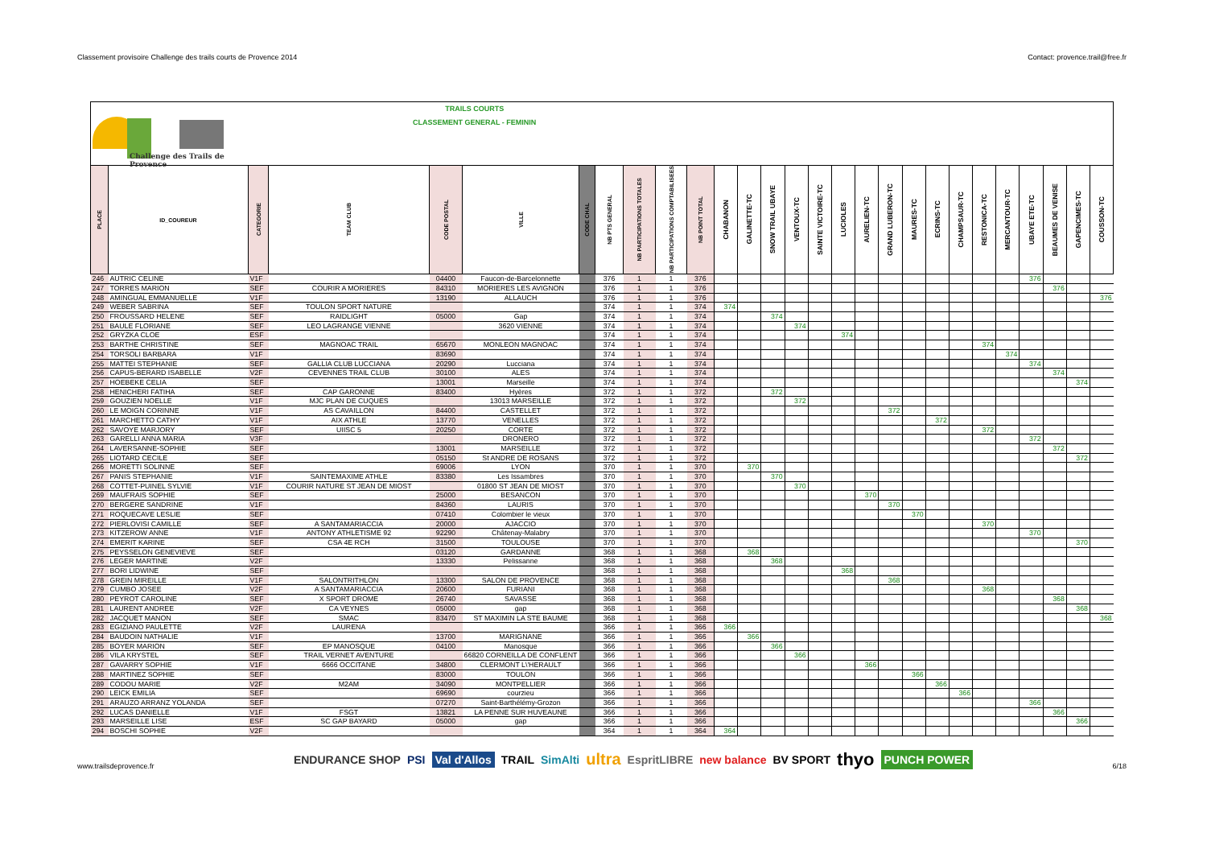Classement provisoire Challenge des trails courts de Provence 2014 Contact: provence.trail@free.fr
Challenge des Trails de Provence
TRAILS COURTS
CLASSEMENT GENERAL - FEMININ
| PLACE | ID_COUREUR | CATEGORIE | TEAM CLUB | CODE POSTAL | VILLE | CODE CHAL | NB PTS GENERAL | NB PARTICIPATIONS TOTALES | NB PARTICIPATIONS COMPTABILISEES | NB POINT TOTAL | CHABANON | GALINETTE-TC | SNOW TRAIL UBAYE | VENTOUX-TC | SAINTE VICTOIRE-TC | LUCIOLES | AURELIEN-TC | GRAND LUBERON-TC | MAURES-TC | ECRINS-TC | CHAMPSAUR-TC | RESTONICA-TC | MERCANTOUR-TC | UBAYE ETE-TC | BEAUMES DE VENISE | GAPENCIMES-TC | COUSSON-TC |
| --- | --- | --- | --- | --- | --- | --- | --- | --- | --- | --- | --- | --- | --- | --- | --- | --- | --- | --- | --- | --- | --- | --- | --- | --- | --- | --- | --- |
| 246 | AUTRIC CELINE | V1F | | 04400 | Faucon-de-Barcelonnette | | 376 | 1 | 1 | 376 | | | | | | | | | | | | | | 376 | | | |
| 247 | TORRES MARION | SEF | COURIR A MORIERES | 84310 | MORIERES LES AVIGNON | | 376 | 1 | 1 | 376 | | | | | | | | | | | | | | | 376 | | |
| 248 | AMINGUAL EMMANUELLE | V1F | | 13190 | ALLAUCH | | 376 | 1 | 1 | 376 | | | | | | | | | | | | | | | | | 376 |
| 249 | WEBER SABRINA | SEF | TOULON SPORT NATURE | | | | 374 | 1 | 1 | 374 | 374 | | | | | | | | | | | | | | | | |
| 250 | FROUSSARD HELENE | SEF | RAIDLIGHT | 05000 | Gap | | 374 | 1 | 1 | 374 | | | 374 | | | | | | | | | | | | | | |
| 251 | BAULE FLORIANE | SEF | LEO LAGRANGE VIENNE | | 3620 VIENNE | | 374 | 1 | 1 | 374 | | | | 374 | | | | | | | | | | | | | |
| 252 | GRYZKA CLOE | ESF | | | | | 374 | 1 | 1 | 374 | | | | | | 374 | | | | | | | | | | | |
| 253 | BARTHE CHRISTINE | SEF | MAGNOAC TRAIL | 65670 | MONLEON MAGNOAC | | 374 | 1 | 1 | 374 | | | | | | | | | | | | 374 | | | | | |
| 254 | TORSOLI BARBARA | V1F | | 83690 | | | 374 | 1 | 1 | 374 | | | | | | | | | | | | | 374 | | | | |
| 255 | MATTEI STEPHANIE | SEF | GALLIA CLUB LUCCIANA | 20290 | Lucciana | | 374 | 1 | 1 | 374 | | | | | | | | | | | | | | 374 | | | |
| 256 | CAPUS-BERARD ISABELLE | V2F | CEVENNES TRAIL CLUB | 30100 | ALES | | 374 | 1 | 1 | 374 | | | | | | | | | | | | | | | 374 | | |
| 257 | HOEBEKE CELIA | SEF | | 13001 | Marseille | | 374 | 1 | 1 | 374 | | | | | | | | | | | | | | | | 374 | |
| 258 | HENICHERI FATIHA | SEF | CAP GARONNE | 83400 | Hyères | | 372 | 1 | 1 | 372 | | | 372 | | | | | | | | | | | | | | |
| 259 | GOUZIEN NOELLE | V1F | MJC PLAN DE CUQUES | | 13013 MARSEILLE | | 372 | 1 | 1 | 372 | | | | 372 | | | | | | | | | | | | | |
| 260 | LE MOIGN CORINNE | V1F | AS CAVAILLON | 84400 | CASTELLET | | 372 | 1 | 1 | 372 | | | | | | | | 372 | | | | | | | | | |
| 261 | MARCHETTO CATHY | V1F | AIX ATHLE | 13770 | VENELLES | | 372 | 1 | 1 | 372 | | | | | | | | | | 372 | | | | | | | |
| 262 | SAVOYE MARJORY | SEF | UIISC 5 | 20250 | CORTE | | 372 | 1 | 1 | 372 | | | | | | | | | | | | 372 | | | | | |
| 263 | GARELLI ANNA MARIA | V3F | | | DRONERO | | 372 | 1 | 1 | 372 | | | | | | | | | | | | | | 372 | | | |
| 264 | LAVERSANNE-SOPHIE | SEF | | 13001 | MARSEILLE | | 372 | 1 | 1 | 372 | | | | | | | | | | | | | | | 372 | | |
| 265 | LIOTARD CECILE | SEF | | 05150 | St ANDRE DE ROSANS | | 372 | 1 | 1 | 372 | | | | | | | | | | | | | | | | 372 | |
| 266 | MORETTI SOLINNE | SEF | | 69006 | LYON | | 370 | 1 | 1 | 370 | | 370 | | | | | | | | | | | | | | | |
| 267 | PANIS STEPHANIE | V1F | SAINTEMAXIME ATHLE | 83380 | Les Issambres | | 370 | 1 | 1 | 370 | | | 370 | | | | | | | | | | | | | | |
| 268 | COTTET-PUINEL SYLVIE | V1F | COURIR NATURE ST JEAN DE MIOST | | 01800 ST JEAN DE MIOST | | 370 | 1 | 1 | 370 | | | | 370 | | | | | | | | | | | | | |
| 269 | MAUFRAIS SOPHIE | SEF | | 25000 | BESANCON | | 370 | 1 | 1 | 370 | | | | | | | 370 | | | | | | | | | | |
| 270 | BERGERE SANDRINE | V1F | | 84360 | LAURIS | | 370 | 1 | 1 | 370 | | | | | | | | 370 | | | | | | | | | |
| 271 | ROQUECAVE LESLIE | SEF | | 07410 | Colombier le vieux | | 370 | 1 | 1 | 370 | | | | | | | | | 370 | | | | | | | | |
| 272 | PIERLOVISI CAMILLE | SEF | A SANTAMARIACCIA | 20000 | AJACCIO | | 370 | 1 | 1 | 370 | | | | | | | | | | | | 370 | | | | | |
| 273 | KITZEROW ANNE | V1F | ANTONY ATHLETISME 92 | 92290 | Châtenay-Malabry | | 370 | 1 | 1 | 370 | | | | | | | | | | | | | | 370 | | | |
| 274 | EMERIT KARINE | SEF | CSA 4E RCH | 31500 | TOULOUSE | | 370 | 1 | 1 | 370 | | | | | | | | | | | | | | | | 370 | |
| 275 | PEYSSELON GENEVIEVE | SEF | | 03120 | GARDANNE | | 368 | 1 | 1 | 368 | | 368 | | | | | | | | | | | | | | | |
| 276 | LEGER MARTINE | V2F | | 13330 | Pelissanne | | 368 | 1 | 1 | 368 | | | 368 | | | | | | | | | | | | | | |
| 277 | BORI LIDWINE | SEF | | | | | 368 | 1 | 1 | 368 | | | | | | 368 | | | | | | | | | | | |
| 278 | GREIN MIREILLE | V1F | SALONTRITHLON | 13300 | SALON DE PROVENCE | | 368 | 1 | 1 | 368 | | | | | | | | 368 | | | | | | | | | |
| 279 | CUMBO JOSEE | V2F | A SANTAMARIACCIA | 20600 | FURIANI | | 368 | 1 | 1 | 368 | | | | | | | | | | | | 368 | | | | | |
| 280 | PEYROT CAROLINE | SEF | X SPORT DROME | 26740 | SAVASSE | | 368 | 1 | 1 | 368 | | | | | | | | | | | | | | | 368 | | |
| 281 | LAURENT ANDREE | V2F | CA VEYNES | 05000 | gap | | 368 | 1 | 1 | 368 | | | | | | | | | | | | | | | | 368 | |
| 282 | JACQUET MANON | SEF | SMAC | 83470 | ST MAXIMIN LA STE BAUME | | 368 | 1 | 1 | 368 | | | | | | | | | | | | | | | | | 368 |
| 283 | EGIZIANO PAULETTE | V2F | LAURENA | | | | 366 | 1 | 1 | 366 | 366 | | | | | | | | | | | | | | | | |
| 284 | BAUDOIN NATHALIE | V1F | | 13700 | MARIGNANE | | 366 | 1 | 1 | 366 | | 366 | | | | | | | | | | | | | | | |
| 285 | BOYER MARION | SEF | EP MANOSQUE | 04100 | Manosque | | 366 | 1 | 1 | 366 | | | 366 | | | | | | | | | | | | | | |
| 286 | VILA KRYSTEL | SEF | TRAIL VERNET AVENTURE | | 66820 CORNEILLA DE CONFLENT | | 366 | 1 | 1 | 366 | | | | 366 | | | | | | | | | | | | | |
| 287 | GAVARRY SOPHIE | V1F | 6666 OCCITANE | 34800 | CLERMONT L\'HERAULT | | 366 | 1 | 1 | 366 | | | | | | | 366 | | | | | | | | | | |
| 288 | MARTINEZ SOPHIE | SEF | | 83000 | TOULON | | 366 | 1 | 1 | 366 | | | | | | | | | 366 | | | | | | | | |
| 289 | CODOU MARIE | V2F | M2AM | 34090 | MONTPELLIER | | 366 | 1 | 1 | 366 | | | | | | | | | | 366 | | | | | | | |
| 290 | LEICK EMILIA | SEF | | 69690 | courzieu | | 366 | 1 | 1 | 366 | | | | | | | | | | | 366 | | | | | | |
| 291 | ARAUZO ARRANZ YOLANDA | SEF | | 07270 | Saint-Barthélémy-Grozon | | 366 | 1 | 1 | 366 | | | | | | | | | | | | | | 366 | | | |
| 292 | LUCAS DANIELLE | V1F | FSGT | 13821 | LA PENNE SUR HUVEAUNE | | 366 | 1 | 1 | 366 | | | | | | | | | | | | | | | 366 | | |
| 293 | MARSEILLE LISE | ESF | SC GAP BAYARD | 05000 | gap | | 366 | 1 | 1 | 366 | | | | | | | | | | | | | | | | 366 | |
| 294 | BOSCHI SOPHIE | V2F | | | | | 364 | 1 | 1 | 364 | 364 | | | | | | | | | | | | | | | | |
www.trailsdeprovence.fr
ENDURANCE SHOP PSI Val d'Allos TRAIL SimAlti ultra EspritLIBRE new balance BV SPORT thyo PUNCH POWER
6/18